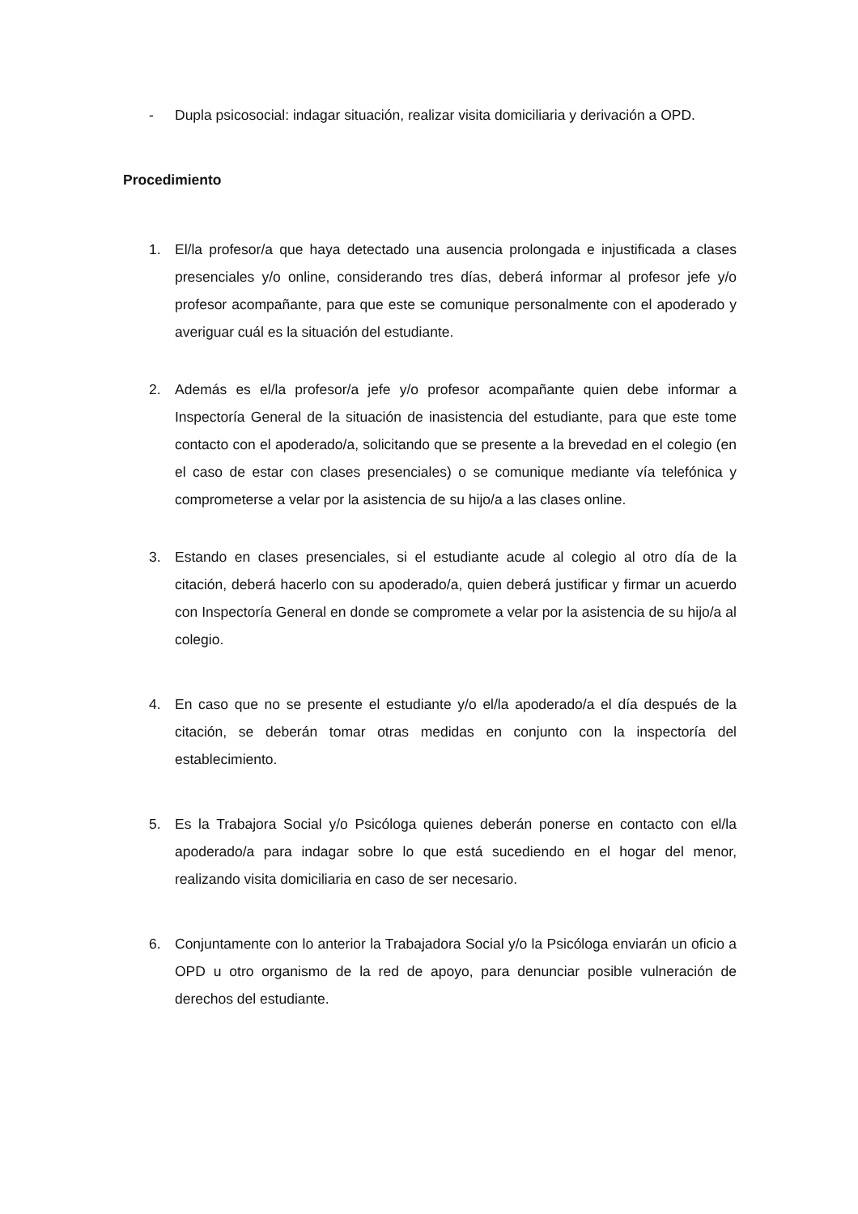- Dupla psicosocial: indagar situación, realizar visita domiciliaria y derivación a OPD.
Procedimiento
1. El/la profesor/a que haya detectado una ausencia prolongada e injustificada a clases presenciales y/o online, considerando tres días, deberá informar al profesor jefe y/o profesor acompañante, para que este se comunique personalmente con el apoderado y averiguar cuál es la situación del estudiante.
2. Además es el/la profesor/a jefe y/o profesor acompañante quien debe informar a Inspectoría General de la situación de inasistencia del estudiante, para que este tome contacto con el apoderado/a, solicitando que se presente a la brevedad en el colegio (en el caso de estar con clases presenciales) o se comunique mediante vía telefónica y comprometerse a velar por la asistencia de su hijo/a a las clases online.
3. Estando en clases presenciales, si el estudiante acude al colegio al otro día de la citación, deberá hacerlo con su apoderado/a, quien deberá justificar y firmar un acuerdo con Inspectoría General en donde se compromete a velar por la asistencia de su hijo/a al colegio.
4. En caso que no se presente el estudiante y/o el/la apoderado/a el día después de la citación, se deberán tomar otras medidas en conjunto con la inspectoría del establecimiento.
5. Es la Trabajora Social y/o Psicóloga quienes deberán ponerse en contacto con el/la apoderado/a para indagar sobre lo que está sucediendo en el hogar del menor, realizando visita domiciliaria en caso de ser necesario.
6. Conjuntamente con lo anterior la Trabajadora Social y/o la Psicóloga enviarán un oficio a OPD u otro organismo de la red de apoyo, para denunciar posible vulneración de derechos del estudiante.